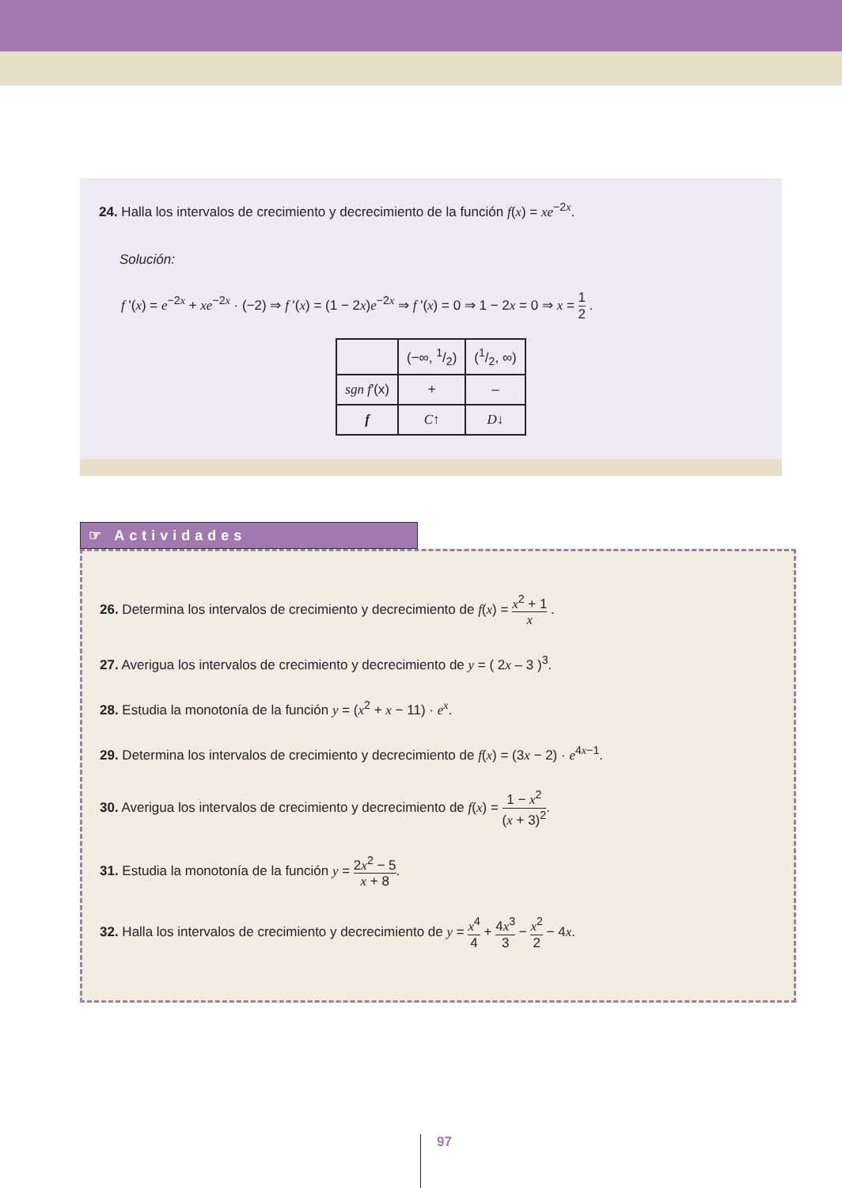24. Halla los intervalos de crecimiento y decrecimiento de la función f(x) = xe<sup>−2x</sup>.
Solución:
f '(x) = e<sup>−2x</sup> + xe<sup>−2x</sup> · (−2) ⇒ f '(x) = (1 − 2x)e<sup>−2x</sup> ⇒ f '(x) = 0 ⇒ 1 − 2x = 0 ⇒ x = 1 2 .
| | (−∞, 1/2) | (1/2, ∞) |
| sgn f '(x) | + | – |
| f | C ↑ | D ↓ |
☞ Actividades
26. Determina los intervalos de crecimiento y decrecimiento de f(x) = x<sup>2</sup> + 1 x .
27. Averigua los intervalos de crecimiento y decrecimiento de y = ( 2x – 3 )<sup>3</sup>.
28. Estudia la monotonía de la función y = (x<sup>2</sup> + x − 11) · e<sup>x</sup>.
29. Determina los intervalos de crecimiento y decrecimiento de f(x) = (3x − 2) · e<sup>4x−1</sup>.
30. Averigua los intervalos de crecimiento y decrecimiento de f(x) = 1 − x<sup>2</sup> (x + 3)<sup>2</sup>.
31. Estudia la monotonía de la función y = 2x<sup>2</sup> − 5 x + 8.
32. Halla los intervalos de crecimiento y decrecimiento de y = x<sup>4</sup> 4 + 4x<sup>3</sup> 3 − x<sup>2</sup> 2 − 4x.
97